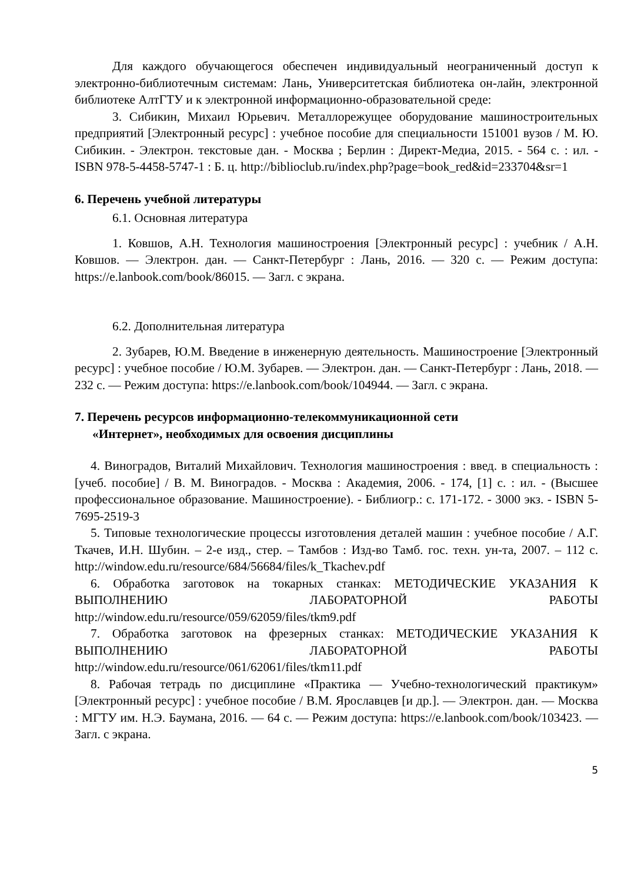Для каждого обучающегося обеспечен индивидуальный неограниченный доступ к электронно-библиотечным системам: Лань, Университетская библиотека он-лайн, электронной библиотеке АлтГТУ и к электронной информационно-образовательной среде:
3. Сибикин, Михаил Юрьевич. Металлорежущее оборудование машиностроительных предприятий [Электронный ресурс] : учебное пособие для специальности 151001 вузов / М. Ю. Сибикин. - Электрон. текстовые дан. - Москва ; Берлин : Директ-Медиа, 2015. - 564 с. : ил. - ISBN 978-5-4458-5747-1 : Б. ц. http://biblioclub.ru/index.php?page=book_red&id=233704&sr=1
6. Перечень учебной литературы
6.1. Основная литература
1. Ковшов, А.Н. Технология машиностроения [Электронный ресурс] : учебник / А.Н. Ковшов. — Электрон. дан. — Санкт-Петербург : Лань, 2016. — 320 с. — Режим доступа: https://e.lanbook.com/book/86015. — Загл. с экрана.
6.2. Дополнительная литература
2. Зубарев, Ю.М. Введение в инженерную деятельность. Машиностроение [Электронный ресурс] : учебное пособие / Ю.М. Зубарев. — Электрон. дан. — Санкт-Петербург : Лань, 2018. — 232 с. — Режим доступа: https://e.lanbook.com/book/104944. — Загл. с экрана.
7. Перечень ресурсов информационно-телекоммуникационной сети
«Интернет», необходимых для освоения дисциплины
4. Виноградов, Виталий Михайлович. Технология машиностроения : введ. в специальность : [учеб. пособие] / В. М. Виноградов. - Москва : Академия, 2006. - 174, [1] с. : ил. - (Высшее профессиональное образование. Машиностроение). - Библиогр.: с. 171-172. - 3000 экз. - ISBN 5-7695-2519-3
5. Типовые технологические процессы изготовления деталей машин : учебное пособие / А.Г. Ткачев, И.Н. Шубин. – 2-е изд., стер. – Тамбов : Изд-во Тамб. гос. техн. ун-та, 2007. – 112 с. http://window.edu.ru/resource/684/56684/files/k_Tkachev.pdf
6. Обработка заготовок на токарных станках: МЕТОДИЧЕСКИЕ УКАЗАНИЯ К ВЫПОЛНЕНИЮ ЛАБОРАТОРНОЙ РАБОТЫ http://window.edu.ru/resource/059/62059/files/tkm9.pdf
7. Обработка заготовок на фрезерных станках: МЕТОДИЧЕСКИЕ УКАЗАНИЯ К ВЫПОЛНЕНИЮ ЛАБОРАТОРНОЙ РАБОТЫ http://window.edu.ru/resource/061/62061/files/tkm11.pdf
8. Рабочая тетрадь по дисциплине «Практика — Учебно-технологический практикум» [Электронный ресурс] : учебное пособие / В.М. Ярославцев [и др.]. — Электрон. дан. — Москва : МГТУ им. Н.Э. Баумана, 2016. — 64 с. — Режим доступа: https://e.lanbook.com/book/103423. — Загл. с экрана.
5